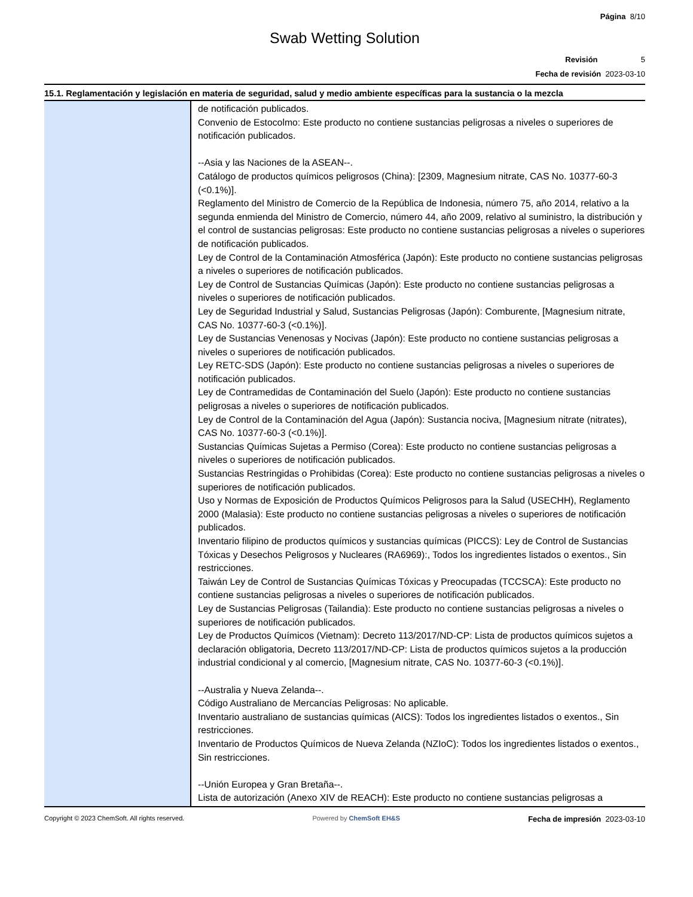Página 8/10
Swab Wetting Solution
Revisión 5
Fecha de revisión 2023-03-10
15.1. Reglamentación y legislación en materia de seguridad, salud y medio ambiente específicas para la sustancia o la mezcla
de notificación publicados.
Convenio de Estocolmo: Este producto no contiene sustancias peligrosas a niveles o superiores de notificación publicados.
--Asia y las Naciones de la ASEAN--.
Catálogo de productos químicos peligrosos (China): [2309, Magnesium nitrate, CAS No. 10377-60-3 (<0.1%)].
Reglamento del Ministro de Comercio de la República de Indonesia, número 75, año 2014, relativo a la segunda enmienda del Ministro de Comercio, número 44, año 2009, relativo al suministro, la distribución y el control de sustancias peligrosas: Este producto no contiene sustancias peligrosas a niveles o superiores de notificación publicados.
Ley de Control de la Contaminación Atmosférica (Japón): Este producto no contiene sustancias peligrosas a niveles o superiores de notificación publicados.
Ley de Control de Sustancias Químicas (Japón): Este producto no contiene sustancias peligrosas a niveles o superiores de notificación publicados.
Ley de Seguridad Industrial y Salud, Sustancias Peligrosas (Japón): Comburente, [Magnesium nitrate, CAS No. 10377-60-3 (<0.1%)].
Ley de Sustancias Venenosas y Nocivas (Japón): Este producto no contiene sustancias peligrosas a niveles o superiores de notificación publicados.
Ley RETC-SDS (Japón): Este producto no contiene sustancias peligrosas a niveles o superiores de notificación publicados.
Ley de Contramedidas de Contaminación del Suelo (Japón): Este producto no contiene sustancias peligrosas a niveles o superiores de notificación publicados.
Ley de Control de la Contaminación del Agua (Japón): Sustancia nociva, [Magnesium nitrate (nitrates), CAS No. 10377-60-3 (<0.1%)].
Sustancias Químicas Sujetas a Permiso (Corea): Este producto no contiene sustancias peligrosas a niveles o superiores de notificación publicados.
Sustancias Restringidas o Prohibidas (Corea): Este producto no contiene sustancias peligrosas a niveles o superiores de notificación publicados.
Uso y Normas de Exposición de Productos Químicos Peligrosos para la Salud (USECHH), Reglamento 2000 (Malasia): Este producto no contiene sustancias peligrosas a niveles o superiores de notificación publicados.
Inventario filipino de productos químicos y sustancias químicas (PICCS): Ley de Control de Sustancias Tóxicas y Desechos Peligrosos y Nucleares (RA6969):, Todos los ingredientes listados o exentos., Sin restricciones.
Taiwán Ley de Control de Sustancias Químicas Tóxicas y Preocupadas (TCCSCA): Este producto no contiene sustancias peligrosas a niveles o superiores de notificación publicados.
Ley de Sustancias Peligrosas (Tailandia): Este producto no contiene sustancias peligrosas a niveles o superiores de notificación publicados.
Ley de Productos Químicos (Vietnam): Decreto 113/2017/ND-CP: Lista de productos químicos sujetos a declaración obligatoria, Decreto 113/2017/ND-CP: Lista de productos químicos sujetos a la producción industrial condicional y al comercio, [Magnesium nitrate, CAS No. 10377-60-3 (<0.1%)].
--Australia y Nueva Zelanda--.
Código Australiano de Mercancías Peligrosas: No aplicable.
Inventario australiano de sustancias químicas (AICS): Todos los ingredientes listados o exentos., Sin restricciones.
Inventario de Productos Químicos de Nueva Zelanda (NZIoC): Todos los ingredientes listados o exentos., Sin restricciones.
--Unión Europea y Gran Bretaña--.
Lista de autorización (Anexo XIV de REACH): Este producto no contiene sustancias peligrosas a
Copyright © 2023 ChemSoft. All rights reserved.
Powered by ChemSoft EH&S
Fecha de impresión 2023-03-10